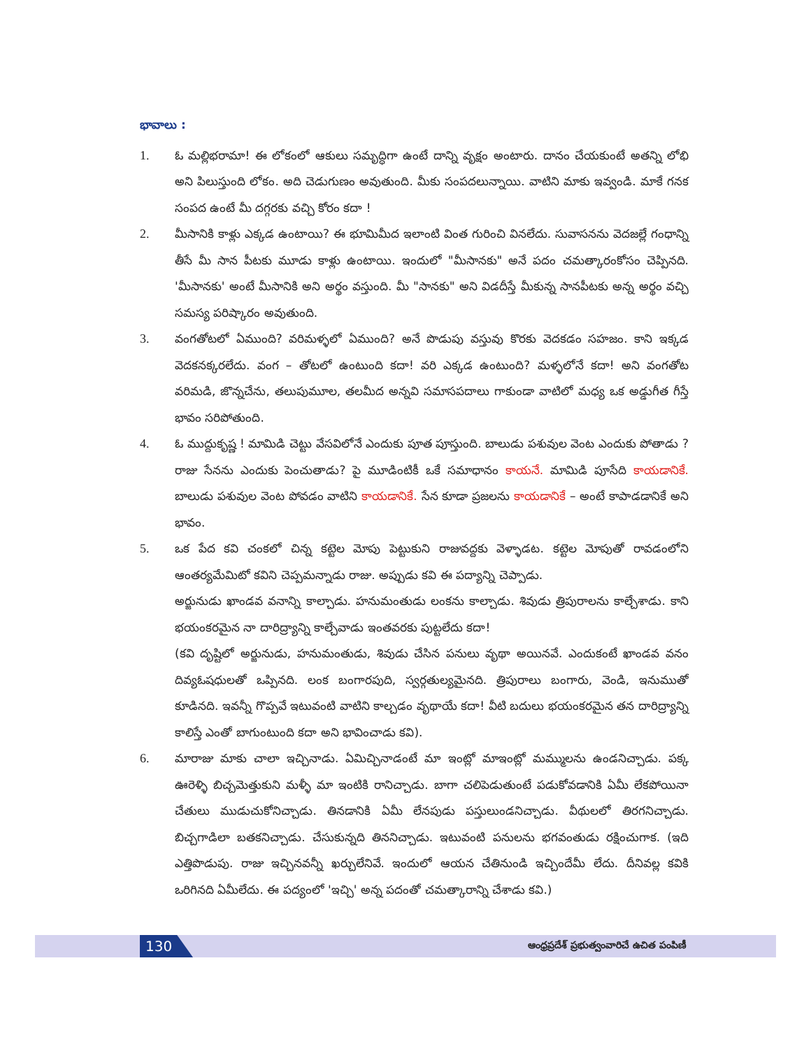భావాలు :
1. ఓ మల్లిభరామా! ఈ లోకంలో ఆకులు సమృద్ధిగా ఉంటే దాన్ని వృక్షం అంటారు. దానం చేయకుంటే అతన్ని లోభి అని పిలుస్తుంది లోకం. అది చెడుగుణం అవుతుంది. మీకు సంపదలున్నాయి. వాటిని మాకు ఇవ్వండి. మాకే గనక సంపద ఉంటే మీ దగ్గరకు వచ్చి కోరం కదా !
2. మీసానికి కాళ్లు ఎక్కడ ఉంటాయి? ఈ భూమిమీద ఇలాంటి వింత గురించి వినలేదు. సువాసనను వెదజల్లే గంధాన్ని తీసే మీ సాన పీటకు మూడు కాళ్లు ఉంటాయి. ఇందులో "మీసానకు" అనే పదం చమత్కారంకోసం చెప్పినది. 'మీసానకు' అంటే మీసానికి అని అర్థం వస్తుంది. మీ "సానకు" అని విడదీస్తే మీకున్న సానపీటకు అన్న అర్థం వచ్చి సమస్య పరిష్కారం అవుతుంది.
3. వంగతోటలో ఏముంది? వరిమళ్ళలో ఏముంది? అనే పొడుపు వస్తువు కొరకు వెదకడం సహజం. కాని ఇక్కడ వెదకనక్కరలేదు. వంగ – తోటలో ఉంటుంది కదా! వరి ఎక్కడ ఉంటుంది? మళ్ళలోనే కదా! అని వంగతోట వరిమడి, జొన్నచేను, తలుపుమూల, తలమీద అన్నవి సమాసపదాలు గాకుండా వాటిలో మధ్య ఒక అడ్డుగీత గీస్తే భావం సరిపోతుంది.
4. ఓ ముద్దుకృష్ణ ! మామిడి చెట్టు వేసవిలోనే ఎందుకు పూత పూస్తుంది. బాలుడు పశువుల వెంట ఎందుకు పోతాడు ? రాజు సేనను ఎందుకు పెంచుతాడు? పై మూడింటికీ ఒకే సమాధానం కాయనే. మామిడి పూసేది కాయడానికే. బాలుడు పశువుల వెంట పోవడం వాటిని కాయడానికే. సేన కూడా ప్రజలను కాయడానికే – అంటే కాపాడడానికే అని భావం.
5. ఒక పేద కవి చంకలో చిన్న కట్టెల మోపు పెట్టుకుని రాజువద్దకు వెళ్ళాడట. కట్టెల మోపుతో రావడంలోని ఆంతర్యమేమిటో కవిని చెప్పమన్నాడు రాజు. అప్పుడు కవి ఈ పద్యాన్ని చెప్పాడు.
అర్జునుడు ఖాండవ వనాన్ని కాల్చాడు. హనుమంతుడు లంకను కాల్చాడు. శివుడు త్రిపురాలను కాల్చేశాడు. కాని భయంకరమైన నా దారిద్ర్యాన్ని కాల్చేవాడు ఇంతవరకు పుట్టలేదు కదా!
(కవి దృష్టిలో అర్జునుడు, హనుమంతుడు, శివుడు చేసిన పనులు వృథా అయినవే. ఎందుకంటే ఖాండవ వనం దివ్యఓషధులతో ఒప్పినది. లంక బంగారపుది, స్వర్గతుల్యమైనది. త్రిపురాలు బంగారు, వెండి, ఇనుముతో కూడినది. ఇవన్నీ గొప్పవే ఇటువంటి వాటిని కాల్చడం వృథాయే కదా! వీటి బదులు భయంకరమైన తన దారిద్ర్యాన్ని కాలిస్తే ఎంతో బాగుంటుంది కదా అని భావించాడు కవి).
6. మారాజు మాకు చాలా ఇచ్చినాడు. ఏమిచ్చినాడంటే మా ఇంట్లో మాఇంట్లో మమ్ములను ఉండనిచ్చాడు. పక్క ఊరెళ్ళి బిచ్చమెత్తుకుని మళ్ళీ మా ఇంటికి రానిచ్చాడు. బాగా చలిపెడుతుంటే పడుకోవడానికి ఏమీ లేకపోయినా చేతులు ముడుచుకోనిచ్చాడు. తినడానికి ఏమీ లేనపుడు పస్తులుండనిచ్చాడు. వీథులలో తిరగనిచ్చాడు. బిచ్చగాడిలా బతకనిచ్చాడు. చేసుకున్నది తిననిచ్చాడు. ఇటువంటి పనులను భగవంతుడు రక్షించుగాక. (ఇది ఎత్తిపొడుపు. రాజు ఇచ్చినవన్నీ ఖర్చులేనివే. ఇందులో ఆయన చేతినుండి ఇచ్చిందేమీ లేదు. దీనివల్ల కవికి ఒరిగినది ఏమీలేదు. ఈ పద్యంలో 'ఇచ్చి' అన్న పదంతో చమత్కారాన్ని చేశాడు కవి.)
130
ఆంధ్రప్రదేశ్ ప్రభుత్వంవారిచే ఉచిత పంపిణీ